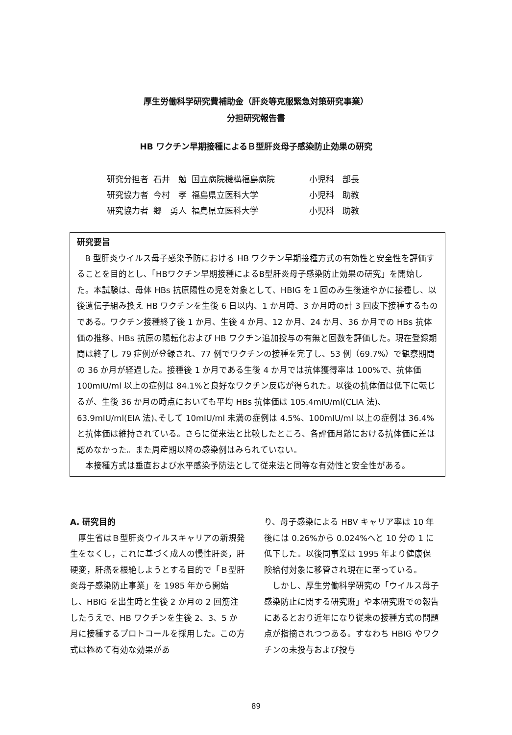厚生労働科学研究費補助金（肝炎等克服緊急対策研究事業）
分担研究報告書
HB ワクチン早期接種によるＢ型肝炎母子感染防止効果の研究
| 研究分担者 | 石井 勉 | 国立病院機構福島病院 | 小児科 部長 |
| 研究協力者 | 今村 孝 | 福島県立医科大学 | 小児科 助教 |
| 研究協力者 | 郷 勇人 | 福島県立医科大学 | 小児科 助教 |
研究要旨
B 型肝炎ウイルス母子感染予防における HB ワクチン早期接種方式の有効性と安全性を評価することを目的とし､「HBワクチン早期接種によるB型肝炎母子感染防止効果の研究」を開始した。本試験は、母体 HBs 抗原陽性の児を対象として、HBIG を１回のみ生後速やかに接種し、以後遺伝子組み換え HB ワクチンを生後 6 日以内、1 か月時、3 か月時の計 3 回皮下接種するものである。ワクチン接種終了後 1 か月、生後 4 か月、12 か月、24 か月、36 か月での HBs 抗体価の推移、HBs 抗原の陽転化および HB ワクチン追加投与の有無と回数を評価した。現在登録期間は終了し 79 症例が登録され、77 例でワクチンの接種を完了し、53 例（69.7%）で観察期間の 36 か月が経過した。接種後 1 か月である生後 4 か月では抗体獲得率は 100%で、抗体価 100mIU/ml 以上の症例は 84.1%と良好なワクチン反応が得られた。以後の抗体価は低下に転じるが、生後 36 か月の時点においても平均 HBs 抗体価は 105.4mIU/ml(CLIA 法)､63.9mIU/ml(EIA 法)､そして 10mIU/ml 未満の症例は 4.5%、100mIU/ml 以上の症例は 36.4%と抗体価は維持されている。さらに従来法と比較したところ、各評価月齢における抗体価に差は認めなかった。また周産期以降の感染例はみられていない。
本接種方式は垂直および水平感染予防法として従来法と同等な有効性と安全性がある。
A. 研究目的
　厚生省はＢ型肝炎ウイルスキャリアの新規発生をなくし，これに基づく成人の慢性肝炎，肝硬変，肝癌を根絶しようとする目的で「Ｂ型肝炎母子感染防止事業」を 1985 年から開始し、HBIG を出生時と生後 2 か月の 2 回筋注したうえで、HB ワクチンを生後 2、3、5 か月に接種するプロトコールを採用した。この方式は極めて有効な効果があ
り、母子感染による HBV キャリア率は 10 年後には 0.26%から 0.024%へと 10 分の 1 に低下した。以後同事業は 1995 年より健康保険給付対象に移管され現在に至っている。
　しかし、厚生労働科学研究の「ウイルス母子感染防止に関する研究班」や本研究班での報告にあるとおり近年になり従来の接種方式の問題点が指摘されつつある。すなわち HBIG やワクチンの未投与および投与
89